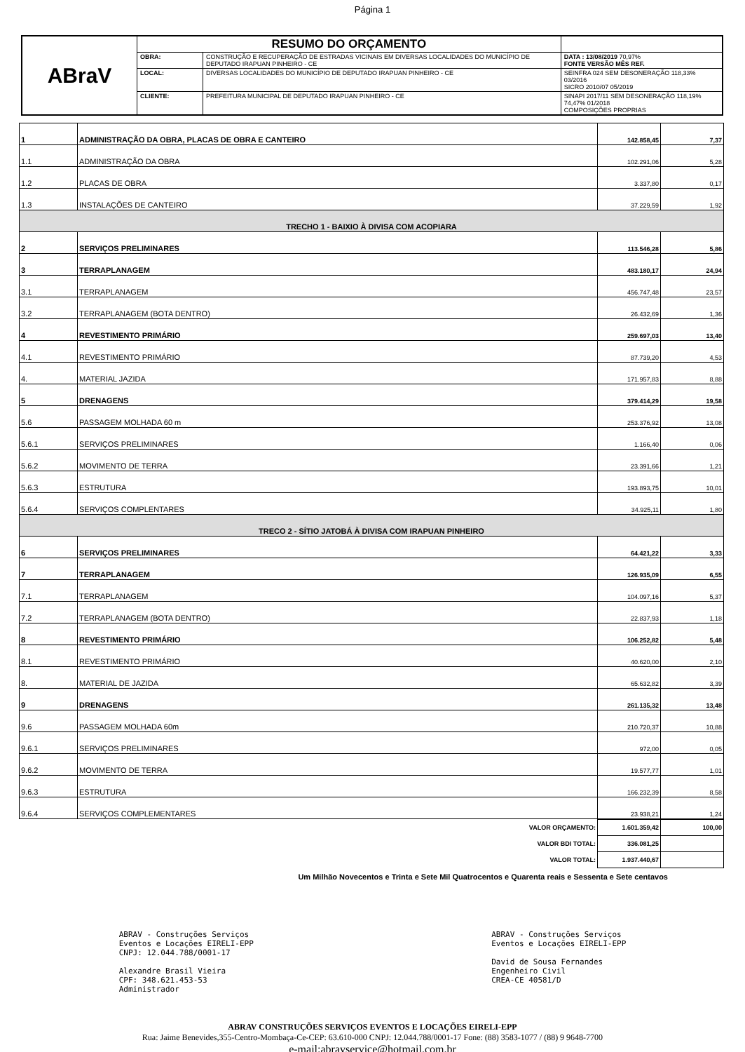Página 1
| ABraV | RESUMO DO ORÇAMENTO | | |
| | OBRA: | CONSTRUÇÃO E RECUPERAÇÃO DE ESTRADAS VICINAIS EM DIVERSAS LOCALIDADES DO MUNICÍPIO DE DEPUTADO IRAPUAN PINHEIRO - CE | DATA : 13/08/2019 70,97% FONTE VERSÃO MÊS REF. |
| | LOCAL: | DIVERSAS LOCALIDADES DO MUNICÍPIO DE DEPUTADO IRAPUAN PINHEIRO - CE | SEINFRA 024 SEM DESONERAÇÃO 118,33% 03/2016 SICRO 2010/07 05/2019 |
| | CLIENTE: | PREFEITURA MUNICIPAL DE DEPUTADO IRAPUAN PINHEIRO - CE | SINAPI 2017/11 SEM DESONERAÇÃO 118,19% 74,47% 01/2018 COMPOSIÇÕES PROPRIAS |
| 1 | ADMINISTRAÇÃO DA OBRA, PLACAS DE OBRA E CANTEIRO | 142.858,45 | 7,37 |
| 1.1 | ADMINISTRAÇÃO DA OBRA | 102.291,06 | 5,28 |
| 1.2 | PLACAS DE OBRA | 3.337,80 | 0,17 |
| 1.3 | INSTALAÇÕES DE CANTEIRO | 37.229,59 | 1,92 |
| TRECHO 1 - BAIXIO À DIVISA COM ACOPIARA | | | |
| 2 | SERVIÇOS PRELIMINARES | 113.546,28 | 5,86 |
| 3 | TERRAPLANAGEM | 483.180,17 | 24,94 |
| 3.1 | TERRAPLANAGEM | 456.747,48 | 23,57 |
| 3.2 | TERRAPLANAGEM (BOTA DENTRO) | 26.432,69 | 1,36 |
| 4 | REVESTIMENTO PRIMÁRIO | 259.697,03 | 13,40 |
| 4.1 | REVESTIMENTO PRIMÁRIO | 87.739,20 | 4,53 |
| 4. | MATERIAL JAZIDA | 171.957,83 | 8,88 |
| 5 | DRENAGENS | 379.414,29 | 19,58 |
| 5.6 | PASSAGEM MOLHADA 60 m | 253.376,92 | 13,08 |
| 5.6.1 | SERVIÇOS PRELIMINARES | 1.166,40 | 0,06 |
| 5.6.2 | MOVIMENTO DE TERRA | 23.391,66 | 1,21 |
| 5.6.3 | ESTRUTURA | 193.893,75 | 10,01 |
| 5.6.4 | SERVIÇOS COMPLENTARES | 34.925,11 | 1,80 |
| TRECO 2 - SÍTIO JATOBÁ À DIVISA COM IRAPUAN PINHEIRO | | | |
| 6 | SERVIÇOS PRELIMINARES | 64.421,22 | 3,33 |
| 7 | TERRAPLANAGEM | 126.935,09 | 6,55 |
| 7.1 | TERRAPLANAGEM | 104.097,16 | 5,37 |
| 7.2 | TERRAPLANAGEM (BOTA DENTRO) | 22.837,93 | 1,18 |
| 8 | REVESTIMENTO PRIMÁRIO | 106.252,82 | 5,48 |
| 8.1 | REVESTIMENTO PRIMÁRIO | 40.620,00 | 2,10 |
| 8. | MATERIAL DE JAZIDA | 65.632,82 | 3,39 |
| 9 | DRENAGENS | 261.135,32 | 13,48 |
| 9.6 | PASSAGEM MOLHADA 60m | 210.720,37 | 10,88 |
| 9.6.1 | SERVIÇOS PRELIMINARES | 972,00 | 0,05 |
| 9.6.2 | MOVIMENTO DE TERRA | 19.577,77 | 1,01 |
| 9.6.3 | ESTRUTURA | 166.232,39 | 8,58 |
| 9.6.4 | SERVIÇOS COMPLEMENTARES | 23.938,21 | 1,24 |
| VALOR ORÇAMENTO: | 1.601.359,42 | 100,00 |
| VALOR BDI TOTAL: | 336.081,25 | |
| VALOR TOTAL: | 1.937.440,67 | |
Um Milhão Novecentos e Trinta e Sete Mil Quatrocentos e Quarenta reais e Sessenta e Sete centavos
ABRAV - Construções Serviços
Eventos e Locações EIRELI-EPP
CNPJ: 12.044.788/0001-17
Alexandre Brasil Vieira
CPF: 348.621.453-53
Administrador
ABRAV - Construções Serviços
Eventos e Locações EIRELI-EPP
David de Sousa Fernandes
Engenheiro Civil
CREA-CE 40581/D
ABRAV CONSTRUÇÕES SERVIÇOS EVENTOS E LOCAÇÕES EIRELI-EPP
Rua: Jaime Benevides,355-Centro-Mombaça-Ce-CEP: 63.610-000 CNPJ: 12.044.788/0001-17 Fone: (88) 3583-1077 / (88) 9 9648-7700
e-mail:abravservice@hotmail.com.br